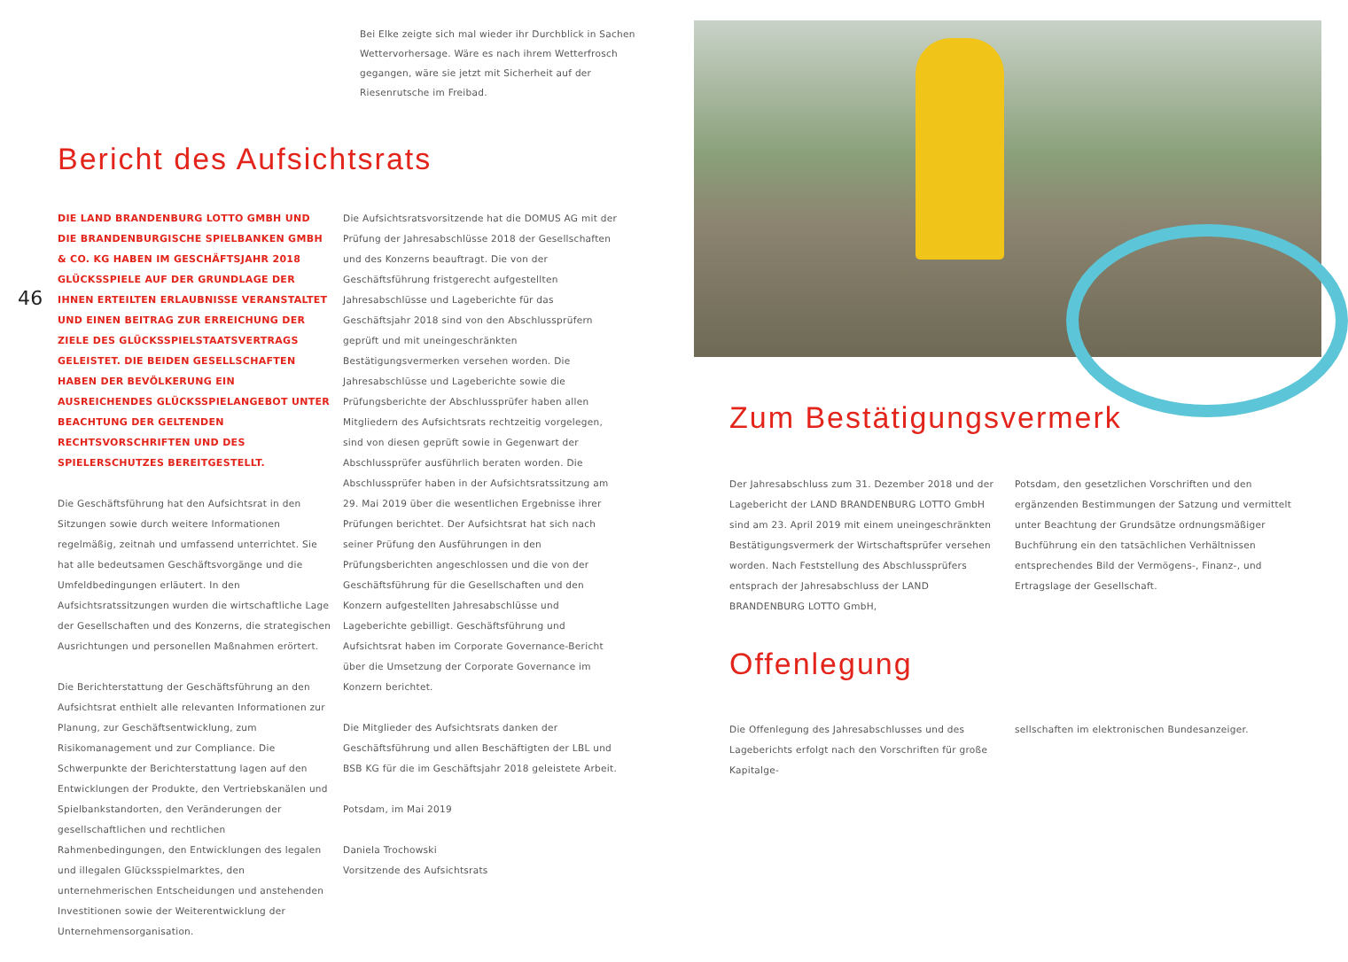Bei Elke zeigte sich mal wieder ihr Durchblick in Sachen Wettervorhersage. Wäre es nach ihrem Wetterfrosch gegangen, wäre sie jetzt mit Sicherheit auf der Riesenrutsche im Freibad.
Bericht des Aufsichtsrats
46
DIE LAND BRANDENBURG LOTTO GMBH UND DIE BRANDENBURGISCHE SPIELBANKEN GMBH & CO. KG HABEN IM GESCHÄFTSJAHR 2018 GLÜCKSSPIELE AUF DER GRUNDLAGE DER IHNEN ERTEILTEN ERLAUBNISSE VERANSTALTET UND EINEN BEITRAG ZUR ERREICHUNG DER ZIELE DES GLÜCKSSPIELSTAATSVERTRAGS GELEISTET. DIE BEIDEN GESELLSCHAFTEN HABEN DER BEVÖLKERUNG EIN AUSREICHENDES GLÜCKSSPIELANGEBOT UNTER BEACHTUNG DER GELTENDEN RECHTSVORSCHRIFTEN UND DES SPIELERSCHUTZES BEREITGESTELLT.
Die Geschäftsführung hat den Aufsichtsrat in den Sitzungen sowie durch weitere Informationen regelmäßig, zeitnah und umfassend unterrichtet. Sie hat alle bedeutsamen Geschäftsvorgänge und die Umfeldbedingungen erläutert. In den Aufsichtsratssitzungen wurden die wirtschaftliche Lage der Gesellschaften und des Konzerns, die strategischen Ausrichtungen und personellen Maßnahmen erörtert.
Die Berichterstattung der Geschäftsführung an den Aufsichtsrat enthielt alle relevanten Informationen zur Planung, zur Geschäftsentwicklung, zum Risikomanagement und zur Compliance. Die Schwerpunkte der Berichterstattung lagen auf den Entwicklungen der Produkte, den Vertriebskanälen und Spielbankstandorten, den Veränderungen der gesellschaftlichen und rechtlichen Rahmenbedingungen, den Entwicklungen des legalen und illegalen Glücksspielmarktes, den unternehmerischen Entscheidungen und anstehenden Investitionen sowie der Weiterentwicklung der Unternehmensorganisation.
Die Aufsichtsratsvorsitzende hat die DOMUS AG mit der Prüfung der Jahresabschlüsse 2018 der Gesellschaften und des Konzerns beauftragt. Die von der Geschäftsführung fristgerecht aufgestellten Jahresabschlüsse und Lageberichte für das Geschäftsjahr 2018 sind von den Abschlussprüfern geprüft und mit uneingeschränkten Bestätigungsvermerken versehen worden. Die Jahresabschlüsse und Lageberichte sowie die Prüfungsberichte der Abschlussprüfer haben allen Mitgliedern des Aufsichtsrats rechtzeitig vorgelegen, sind von diesen geprüft sowie in Gegenwart der Abschlussprüfer ausführlich beraten worden. Die Abschlussprüfer haben in der Aufsichtsratssitzung am 29. Mai 2019 über die wesentlichen Ergebnisse ihrer Prüfungen berichtet. Der Aufsichtsrat hat sich nach seiner Prüfung den Ausführungen in den Prüfungsberichten angeschlossen und die von der Geschäftsführung für die Gesellschaften und den Konzern aufgestellten Jahresabschlüsse und Lageberichte gebilligt. Geschäftsführung und Aufsichtsrat haben im Corporate Governance-Bericht über die Umsetzung der Corporate Governance im Konzern berichtet.
Die Mitglieder des Aufsichtsrats danken der Geschäftsführung und allen Beschäftigten der LBL und BSB KG für die im Geschäftsjahr 2018 geleistete Arbeit.
Potsdam, im Mai 2019
Daniela Trochowski
Vorsitzende des Aufsichtsrats
Zum Bestätigungsvermerk
Der Jahresabschluss zum 31. Dezember 2018 und der Lagebericht der LAND BRANDENBURG LOTTO GmbH sind am 23. April 2019 mit einem uneingeschränkten Bestätigungsvermerk der Wirtschaftsprüfer versehen worden. Nach Feststellung des Abschlussprüfers entsprach der Jahresabschluss der LAND BRANDENBURG LOTTO GmbH,
Potsdam, den gesetzlichen Vorschriften und den ergänzenden Bestimmungen der Satzung und vermittelt unter Beachtung der Grundsätze ordnungsmäßiger Buchführung ein den tatsächlichen Verhältnissen entsprechendes Bild der Vermögens-, Finanz-, und Ertragslage der Gesellschaft.
Offenlegung
Die Offenlegung des Jahresabschlusses und des Lageberichts erfolgt nach den Vorschriften für große Kapitalge-
sellschaften im elektronischen Bundesanzeiger.